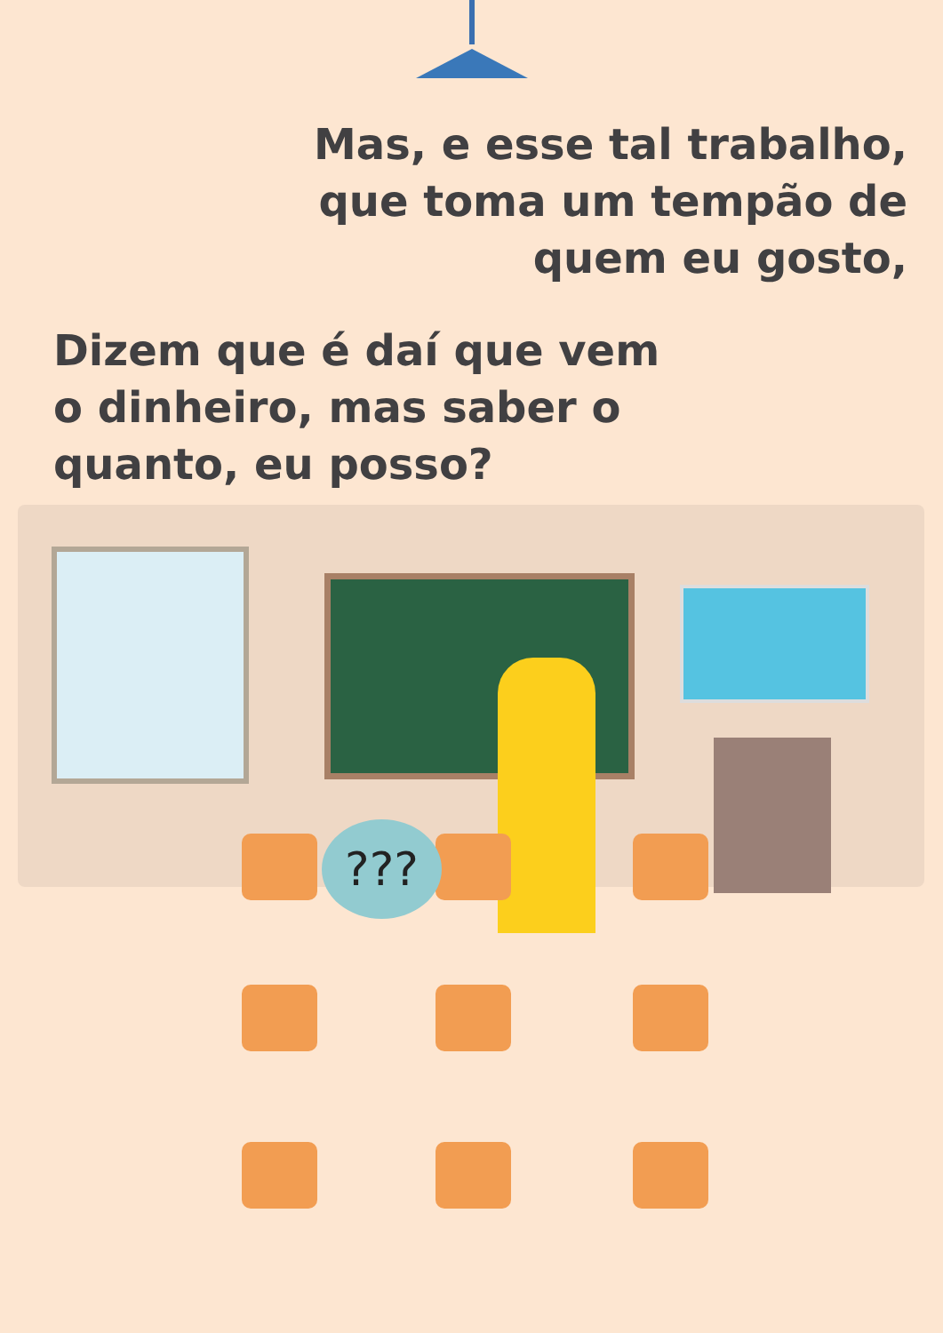Mas, e esse tal trabalho,
que toma um tempão de
quem eu gosto,
Dizem que é daí que vem
o dinheiro, mas saber o
quanto, eu posso?
???